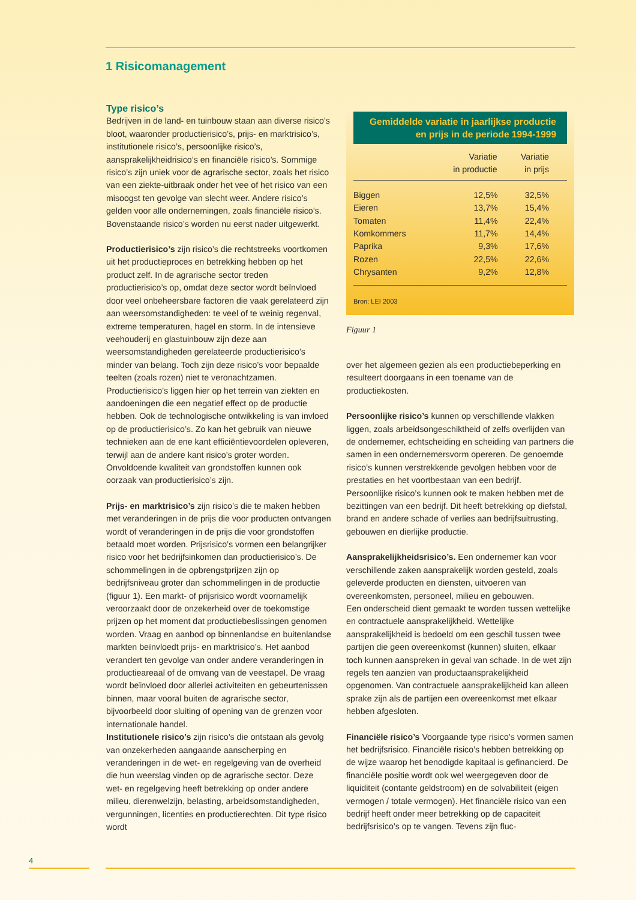1 Risicomanagement
Type risico’s
Bedrijven in de land- en tuinbouw staan aan diverse risico’s bloot, waaronder productierisico’s, prijs- en marktrisico’s, institutionele risico’s, persoonlijke risico’s, aansprakelijkheidrisico’s en financiële risico’s. Sommige risico’s zijn uniek voor de agrarische sector, zoals het risico van een ziekte-uitbraak onder het vee of het risico van een misoogst ten gevolge van slecht weer. Andere risico’s gelden voor alle ondernemingen, zoals financiële risico’s. Bovenstaande risico’s worden nu eerst nader uitgewerkt.
Productierisico’s zijn risico’s die rechtstreeks voortkomen uit het productieproces en betrekking hebben op het product zelf. In de agrarische sector treden productierisico’s op, omdat deze sector wordt beïnvloed door veel onbeheersbare factoren die vaak gerelateerd zijn aan weersomstandigheden: te veel of te weinig regenval, extreme temperaturen, hagel en storm. In de intensieve veehouderij en glastuinbouw zijn deze aan weersomstandigheden gerelateerde productierisico’s minder van belang. Toch zijn deze risico’s voor bepaalde teelten (zoals rozen) niet te veronachtzamen.
Productierisico’s liggen hier op het terrein van ziekten en aandoeningen die een negatief effect op de productie hebben. Ook de technologische ontwikkeling is van invloed op de productierisico’s. Zo kan het gebruik van nieuwe technieken aan de ene kant efficiëntievoordelen opleveren, terwijl aan de andere kant risico’s groter worden. Onvoldoende kwaliteit van grondstoffen kunnen ook oorzaak van productierisico’s zijn.
Prijs- en marktrisico’s zijn risico’s die te maken hebben met veranderingen in de prijs die voor producten ontvangen wordt of veranderingen in de prijs die voor grondstoffen betaald moet worden. Prijsrisico’s vormen een belangrijker risico voor het bedrijfsinkomen dan productierisico’s. De schommelingen in de opbrengstprijzen zijn op bedrijfsniveau groter dan schommelingen in de productie (figuur 1). Een markt- of prijsrisico wordt voornamelijk veroorzaakt door de onzekerheid over de toekomstige prijzen op het moment dat productiebeslissingen genomen worden. Vraag en aanbod op binnenlandse en buitenlandse markten beïnvloedt prijs- en marktrisico’s. Het aanbod verandert ten gevolge van onder andere veranderingen in productieareaal of de omvang van de veestapel. De vraag wordt beïnvloed door allerlei activiteiten en gebeurtenissen binnen, maar vooral buiten de agrarische sector, bijvoorbeeld door sluiting of opening van de grenzen voor internationale handel.
Institutionele risico’s zijn risico’s die ontstaan als gevolg van onzekerheden aangaande aanscherping en veranderingen in de wet- en regelgeving van de overheid die hun weerslag vinden op de agrarische sector. Deze wet- en regelgeving heeft betrekking op onder andere milieu, dierenwelzijn, belasting, arbeidsomstandigheden, vergunningen, licenties en productierechten. Dit type risico wordt
Gemiddelde variatie in jaarlijkse productie
en prijs in de periode 1994-1999
| | Variatie in productie | Variatie in prijs |
| --- | --- | --- |
| Biggen | 12,5% | 32,5% |
| Eieren | 13,7% | 15,4% |
| Tomaten | 11,4% | 22,4% |
| Komkommers | 11,7% | 14,4% |
| Paprika | 9,3% | 17,6% |
| Rozen | 22,5% | 22,6% |
| Chrysanten | 9,2% | 12,8% |
Bron: LEI 2003
Figuur 1
over het algemeen gezien als een productiebeperking en resulteert doorgaans in een toename van de productiekosten.
Persoonlijke risico’s kunnen op verschillende vlakken liggen, zoals arbeidsongeschiktheid of zelfs overlijden van de ondernemer, echtscheiding en scheiding van partners die samen in een ondernemersvorm opereren. De genoemde risico’s kunnen verstrekkende gevolgen hebben voor de prestaties en het voortbestaan van een bedrijf.
Persoonlijke risico’s kunnen ook te maken hebben met de bezittingen van een bedrijf. Dit heeft betrekking op diefstal, brand en andere schade of verlies aan bedrijfsuitrusting, gebouwen en dierlijke productie.
Aansprakelijkheidsrisico’s. Een ondernemer kan voor verschillende zaken aansprakelijk worden gesteld, zoals geleverde producten en diensten, uitvoeren van overeenkomsten, personeel, milieu en gebouwen.
Een onderscheid dient gemaakt te worden tussen wettelijke en contractuele aansprakelijkheid. Wettelijke aansprakelijkheid is bedoeld om een geschil tussen twee partijen die geen overeenkomst (kunnen) sluiten, elkaar toch kunnen aanspreken in geval van schade. In de wet zijn regels ten aanzien van productaansprakelijkheid opgenomen. Van contractuele aansprakelijkheid kan alleen sprake zijn als de partijen een overeenkomst met elkaar hebben afgesloten.
Financiële risico’s Voorgaande type risico’s vormen samen het bedrijfsrisico. Financiële risico’s hebben betrekking op de wijze waarop het benodigde kapitaal is gefinancierd. De financiële positie wordt ook wel weergegeven door de liquiditeit (contante geldstroom) en de solvabiliteit (eigen vermogen / totale vermogen). Het financiële risico van een bedrijf heeft onder meer betrekking op de capaciteit bedrijfsrisico’s op te vangen. Tevens zijn fluc-
4